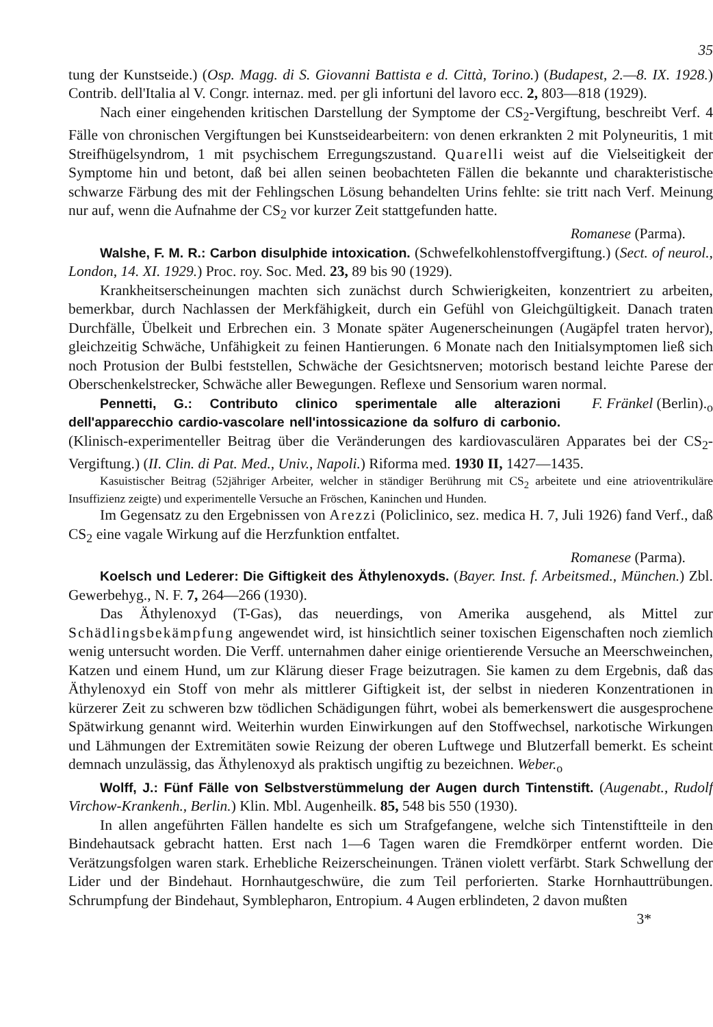35
tung der Kunstseide.) (Osp. Magg. di S. Giovanni Battista e d. Città, Torino.) (Budapest, 2.—8. IX. 1928.) Contrib. dell'Italia al V. Congr. internaz. med. per gli infortuni del lavoro ecc. 2, 803—818 (1929).
Nach einer eingehenden kritischen Darstellung der Symptome der CS<sub>2</sub>-Vergiftung, beschreibt Verf. 4 Fälle von chronischen Vergiftungen bei Kunstseidearbeitern: von denen erkrankten 2 mit Polyneuritis, 1 mit Streifhügelsyndrom, 1 mit psychischem Erregungszustand. Quarelli weist auf die Vielseitigkeit der Symptome hin und betont, daß bei allen seinen beobachteten Fällen die bekannte und charakteristische schwarze Färbung des mit der Fehlingschen Lösung behandelten Urins fehlte: sie tritt nach Verf. Meinung nur auf, wenn die Aufnahme der CS<sub>2</sub> vor kurzer Zeit stattgefunden hatte.
Romanese (Parma).
Walshe, F. M. R.: Carbon disulphide intoxication. (Schwefelkohlenstoffvergiftung.) (Sect. of neurol., London, 14. XI. 1929.) Proc. roy. Soc. Med. 23, 89 bis 90 (1929).
Krankheitserscheinungen machten sich zunächst durch Schwierigkeiten, konzentriert zu arbeiten, bemerkbar, durch Nachlassen der Merkfähigkeit, durch ein Gefühl von Gleichgültigkeit. Danach traten Durchfälle, Übelkeit und Erbrechen ein. 3 Monate später Augenerscheinungen (Augäpfel traten hervor), gleichzeitig Schwäche, Unfähigkeit zu feinen Hantierungen. 6 Monate nach den Initialsymptomen ließ sich noch Protusion der Bulbi feststellen, Schwäche der Gesichtsnerven; motorisch bestand leichte Parese der Oberschenkelstrecker, Schwäche aller Bewegungen. Reflexe und Sensorium waren normal. F. Fränkel (Berlin).<sub>o</sub>
Pennetti, G.: Contributo clinico sperimentale alle alterazioni dell'apparecchio cardio-vascolare nell'intossicazione da solfuro di carbonio. (Klinisch-experimenteller Beitrag über die Veränderungen des kardiovasculären Apparates bei der CS<sub>2</sub>-Vergiftung.) (II. Clin. di Pat. Med., Univ., Napoli.) Riforma med. 1930 II, 1427—1435.
Kasuistischer Beitrag (52jähriger Arbeiter, welcher in ständiger Berührung mit CS<sub>2</sub> arbeitete und eine atrioventrikuläre Insuffizienz zeigte) und experimentelle Versuche an Fröschen, Kaninchen und Hunden.
Im Gegensatz zu den Ergebnissen von Arezzi (Policlinico, sez. medica H. 7, Juli 1926) fand Verf., daß CS<sub>2</sub> eine vagale Wirkung auf die Herzfunktion entfaltet.
Romanese (Parma).
Koelsch und Lederer: Die Giftigkeit des Äthylenoxyds. (Bayer. Inst. f. Arbeitsmed., München.) Zbl. Gewerbehyg., N. F. 7, 264—266 (1930).
Das Äthylenoxyd (T-Gas), das neuerdings, von Amerika ausgehend, als Mittel zur Schädlingsbekämpfung angewendet wird, ist hinsichtlich seiner toxischen Eigenschaften noch ziemlich wenig untersucht worden. Die Verff. unternahmen daher einige orientierende Versuche an Meerschweinchen, Katzen und einem Hund, um zur Klärung dieser Frage beizutragen. Sie kamen zu dem Ergebnis, daß das Äthylenoxyd ein Stoff von mehr als mittlerer Giftigkeit ist, der selbst in niederen Konzentrationen in kürzerer Zeit zu schweren bzw tödlichen Schädigungen führt, wobei als bemerkenswert die ausgesprochene Spätwirkung genannt wird. Weiterhin wurden Einwirkungen auf den Stoffwechsel, narkotische Wirkungen und Lähmungen der Extremitäten sowie Reizung der oberen Luftwege und Blutzerfall bemerkt. Es scheint demnach unzulässig, das Äthylenoxyd als praktisch ungiftig zu bezeichnen. Weber.<sub>o</sub>
Wolff, J.: Fünf Fälle von Selbstverstümmelung der Augen durch Tintenstift. (Augenabt., Rudolf Virchow-Krankenh., Berlin.) Klin. Mbl. Augenheilk. 85, 548 bis 550 (1930).
In allen angeführten Fällen handelte es sich um Strafgefangene, welche sich Tintenstiftteile in den Bindehautsack gebracht hatten. Erst nach 1—6 Tagen waren die Fremdkörper entfernt worden. Die Verätzungsfolgen waren stark. Erhebliche Reizerscheinungen. Tränen violett verfärbt. Stark Schwellung der Lider und der Bindehaut. Hornhautgeschwüre, die zum Teil perforierten. Starke Hornhauttrübungen. Schrumpfung der Bindehaut, Symblepharon, Entropium. 4 Augen erblindeten, 2 davon mußten
3*